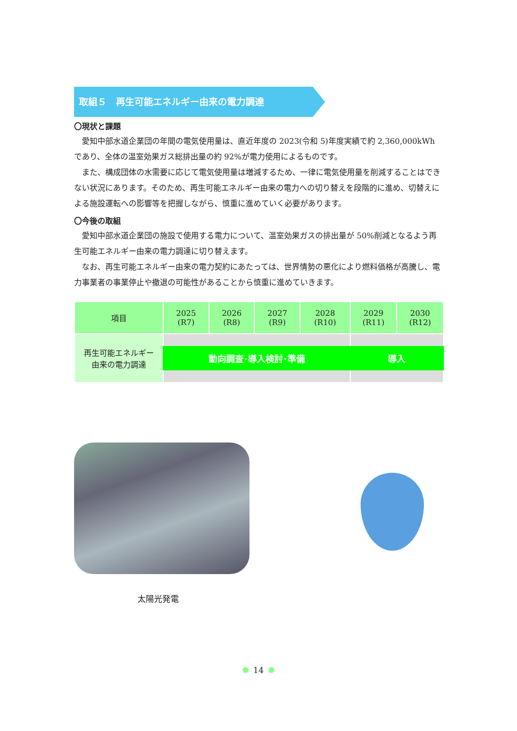取組５　再生可能エネルギー由来の電力調達
〇現状と課題
愛知中部水道企業団の年間の電気使用量は、直近年度の 2023(令和 5)年度実績で約 2,360,000kWh であり、全体の温室効果ガス総排出量の約 92%が電力使用によるものです。
また、構成団体の水需要に応じて電気使用量は増減するため、一律に電気使用量を削減することはできない状況にあります。そのため、再生可能エネルギー由来の電力への切り替えを段階的に進め、切替えによる施設運転への影響等を把握しながら、慎重に進めていく必要があります。
〇今後の取組
愛知中部水道企業団の施設で使用する電力について、温室効果ガスの排出量が 50%削減となるよう再生可能エネルギー由来の電力調達に切り替えます。
なお、再生可能エネルギー由来の電力契約にあたっては、世界情勢の悪化により燃料価格が高騰し、電力事業者の事業停止や撤退の可能性があることから慎重に進めていきます。
| 項目 | 2025 (R7) | 2026 (R8) | 2027 (R9) | 2028 (R10) | 2029 (R11) | 2030 (R12) |
| --- | --- | --- | --- | --- | --- | --- |
| 再生可能エネルギー 由来の電力調達 | 動向調査･導入検討･準備 | | | | 導入 | |
太陽光発電
14